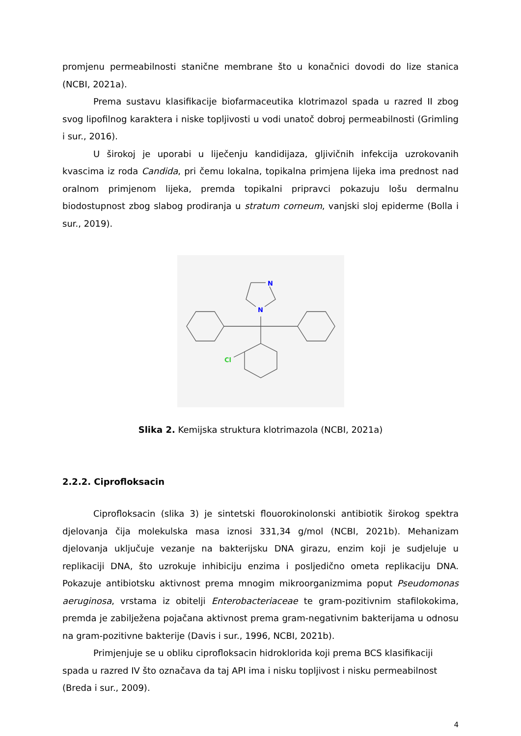promjenu permeabilnosti stanične membrane što u konačnici dovodi do lize stanica (NCBI, 2021a).
Prema sustavu klasifikacije biofarmaceutika klotrimazol spada u razred II zbog svog lipofilnog karaktera i niske topljivosti u vodi unatoč dobroj permeabilnosti (Grimling i sur., 2016).
U širokoj je uporabi u liječenju kandidijaza, gljivičnih infekcija uzrokovanih kvascima iz roda Candida, pri čemu lokalna, topikalna primjena lijeka ima prednost nad oralnom primjenom lijeka, premda topikalni pripravci pokazuju lošu dermalnu biodostupnost zbog slabog prodiranja u stratum corneum, vanjski sloj epiderme (Bolla i sur., 2019).
N
N
Cl
Slika 2. Kemijska struktura klotrimazola (NCBI, 2021a)
2.2.2. Ciprofloksacin
Ciprofloksacin (slika 3) je sintetski flouorokinolonski antibiotik širokog spektra djelovanja čija molekulska masa iznosi 331,34 g/mol (NCBI, 2021b). Mehanizam djelovanja uključuje vezanje na bakterijsku DNA girazu, enzim koji je sudjeluje u replikaciji DNA, što uzrokuje inhibiciju enzima i posljedično ometa replikaciju DNA. Pokazuje antibiotsku aktivnost prema mnogim mikroorganizmima poput Pseudomonas aeruginosa, vrstama iz obitelji Enterobacteriaceae te gram-pozitivnim stafilokokima, premda je zabilježena pojačana aktivnost prema gram-negativnim bakterijama u odnosu na gram-pozitivne bakterije (Davis i sur., 1996, NCBI, 2021b).
Primjenjuje se u obliku ciprofloksacin hidroklorida koji prema BCS klasifikaciji spada u razred IV što označava da taj API ima i nisku topljivost i nisku permeabilnost (Breda i sur., 2009).
4